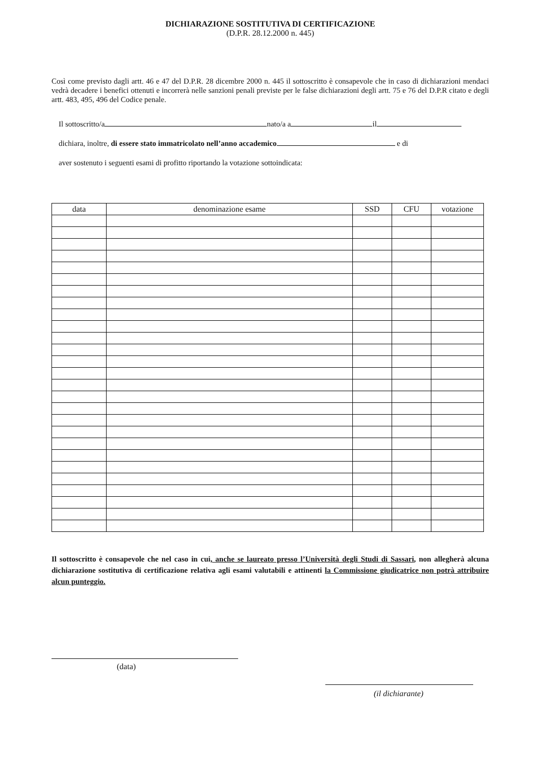DICHIARAZIONE SOSTITUTIVA DI CERTIFICAZIONE
(D.P.R. 28.12.2000 n. 445)
Così come previsto dagli artt. 46 e 47 del D.P.R. 28 dicembre 2000 n. 445 il sottoscritto è consapevole che in caso di dichiarazioni mendaci vedrà decadere i benefici ottenuti e incorrerà nelle sanzioni penali previste per le false dichiarazioni degli artt. 75 e 76 del D.P.R citato e degli artt. 483, 495, 496 del Codice penale.
Il sottoscritto/a nato/a a il
dichiara, inoltre, di essere stato immatricolato nell’anno accademico e di
aver sostenuto i seguenti esami di profitto riportando la votazione sottoindicata:
| data | denominazione esame | SSD | CFU | votazione |
| --- | --- | --- | --- | --- |
Il sottoscritto è consapevole che nel caso in cui, anche se laureato presso l’Università degli Studi di Sassari, non allegherà alcuna dichiarazione sostitutiva di certificazione relativa agli esami valutabili e attinenti la Commissione giudicatrice non potrà attribuire alcun punteggio.
(data)
(il dichiarante)